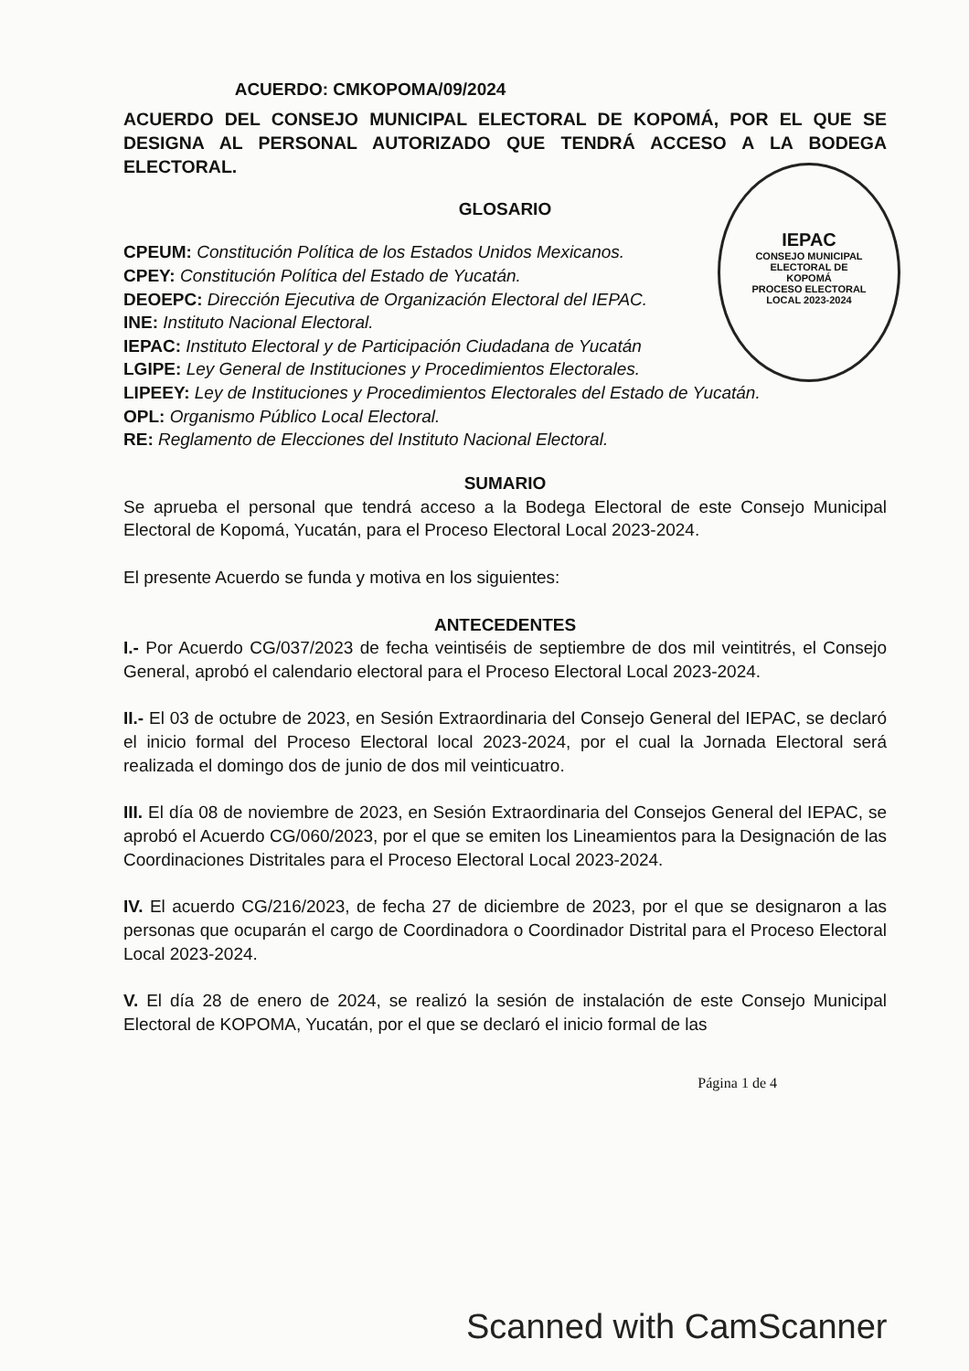IEPAC
CONSEJO MUNICIPAL
ELECTORAL DE
KOPOMÁ
PROCESO ELECTORAL
LOCAL 2023-2024
ACUERDO: CMKOPOMA/09/2024
ACUERDO DEL CONSEJO MUNICIPAL ELECTORAL DE KOPOMÁ, POR EL QUE SE DESIGNA AL PERSONAL AUTORIZADO QUE TENDRÁ ACCESO A LA BODEGA ELECTORAL.
GLOSARIO
CPEUM: Constitución Política de los Estados Unidos Mexicanos.
CPEY: Constitución Política del Estado de Yucatán.
DEOEPC: Dirección Ejecutiva de Organización Electoral del IEPAC.
INE: Instituto Nacional Electoral.
IEPAC: Instituto Electoral y de Participación Ciudadana de Yucatán
LGIPE: Ley General de Instituciones y Procedimientos Electorales.
LIPEEY: Ley de Instituciones y Procedimientos Electorales del Estado de Yucatán.
OPL: Organismo Público Local Electoral.
RE: Reglamento de Elecciones del Instituto Nacional Electoral.
SUMARIO
Se aprueba el personal que tendrá acceso a la Bodega Electoral de este Consejo Municipal Electoral de Kopomá, Yucatán, para el Proceso Electoral Local 2023-2024.
El presente Acuerdo se funda y motiva en los siguientes:
ANTECEDENTES
I.- Por Acuerdo CG/037/2023 de fecha veintiséis de septiembre de dos mil veintitrés, el Consejo General, aprobó el calendario electoral para el Proceso Electoral Local 2023-2024.
II.- El 03 de octubre de 2023, en Sesión Extraordinaria del Consejo General del IEPAC, se declaró el inicio formal del Proceso Electoral local 2023-2024, por el cual la Jornada Electoral será realizada el domingo dos de junio de dos mil veinticuatro.
III. El día 08 de noviembre de 2023, en Sesión Extraordinaria del Consejos General del IEPAC, se aprobó el Acuerdo CG/060/2023, por el que se emiten los Lineamientos para la Designación de las Coordinaciones Distritales para el Proceso Electoral Local 2023-2024.
IV. El acuerdo CG/216/2023, de fecha 27 de diciembre de 2023, por el que se designaron a las personas que ocuparán el cargo de Coordinadora o Coordinador Distrital para el Proceso Electoral Local 2023-2024.
V. El día 28 de enero de 2024, se realizó la sesión de instalación de este Consejo Municipal Electoral de KOPOMA, Yucatán, por el que se declaró el inicio formal de las
Página 1 de 4
Scanned with CamScanner